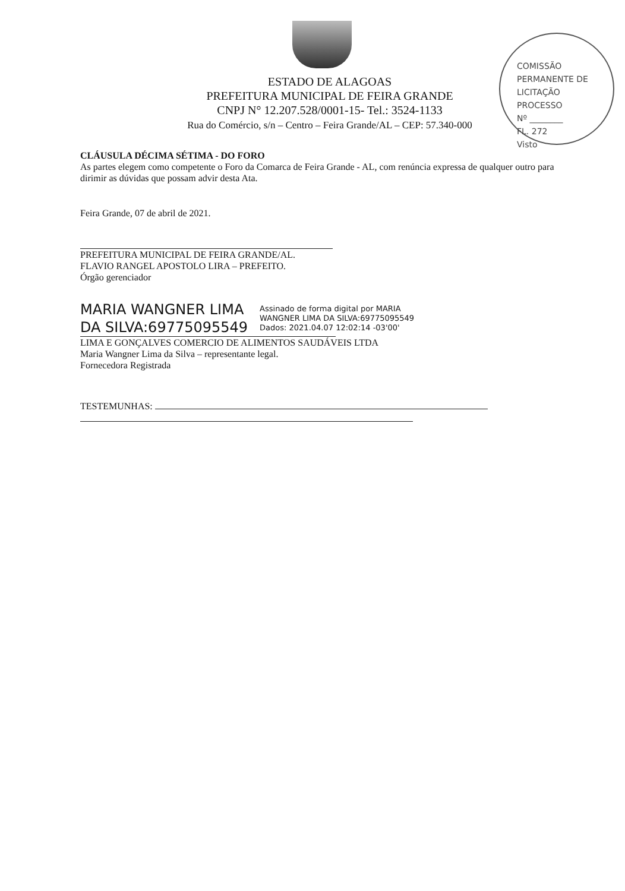ESTADO DE ALAGOAS
PREFEITURA MUNICIPAL DE FEIRA GRANDE
CNPJ N° 12.207.528/0001-15- Tel.: 3524-1133
Rua do Comércio, s/n – Centro – Feira Grande/AL – CEP: 57.340-000
COMISSÃO PERMANENTE DE LICITAÇÃO
PROCESSO
Nº ________
FL. 272
Visto
CLÁUSULA DÉCIMA SÉTIMA - DO FORO
As partes elegem como competente o Foro da Comarca de Feira Grande - AL, com renúncia expressa de qualquer outro para dirimir as dúvidas que possam advir desta Ata.
Feira Grande, 07 de abril de 2021.
PREFEITURA MUNICIPAL DE FEIRA GRANDE/AL.
FLAVIO RANGEL APOSTOLO LIRA – PREFEITO.
Órgão gerenciador
MARIA WANGNER LIMA
DA SILVA:69775095549
Assinado de forma digital por MARIA
WANGNER LIMA DA SILVA:69775095549
Dados: 2021.04.07 12:02:14 -03'00'
LIMA E GONÇALVES COMERCIO DE ALIMENTOS SAUDÁVEIS LTDA
Maria Wangner Lima da Silva – representante legal.
Fornecedora Registrada
TESTEMUNHAS: